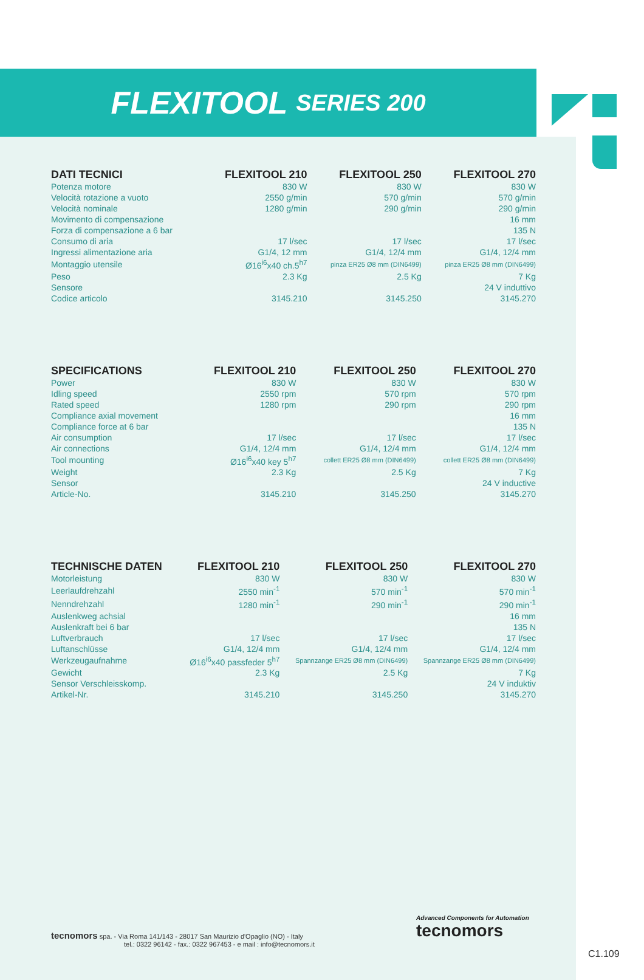FLEXITOOL SERIES 200
| DATI TECNICI | FLEXITOOL 210 | FLEXITOOL 250 | FLEXITOOL 270 |
| --- | --- | --- | --- |
| Potenza motore | 830 W | 830 W | 830 W |
| Velocità rotazione a vuoto | 2550 g/min | 570 g/min | 570 g/min |
| Velocità nominale | 1280 g/min | 290 g/min | 290 g/min |
| Movimento di compensazione | | | 16 mm |
| Forza di compensazione a 6 bar | | | 135 N |
| Consumo di aria | 17 l/sec | 17 l/sec | 17 l/sec |
| Ingressi alimentazione aria | G1/4, 12 mm | G1/4, 12/4 mm | G1/4, 12/4 mm |
| Montaggio utensile | Ø16<sup>i6</sup>x40 ch.5<sup>h7</sup> | pinza ER25 Ø8 mm (DIN6499) | pinza ER25 Ø8 mm (DIN6499) |
| Peso | 2.3 Kg | 2.5 Kg | 7 Kg |
| Sensore | | | 24 V induttivo |
| Codice articolo | 3145.210 | 3145.250 | 3145.270 |
| SPECIFICATIONS | FLEXITOOL 210 | FLEXITOOL 250 | FLEXITOOL 270 |
| --- | --- | --- | --- |
| Power | 830 W | 830 W | 830 W |
| Idling speed | 2550 rpm | 570 rpm | 570 rpm |
| Rated speed | 1280 rpm | 290 rpm | 290 rpm |
| Compliance axial movement | | | 16 mm |
| Compliance force at 6 bar | | | 135 N |
| Air consumption | 17 l/sec | 17 l/sec | 17 l/sec |
| Air connections | G1/4, 12/4 mm | G1/4, 12/4 mm | G1/4, 12/4 mm |
| Tool mounting | Ø16<sup>i6</sup>x40 key 5<sup>h7</sup> | collett ER25 Ø8 mm (DIN6499) | collett ER25 Ø8 mm (DIN6499) |
| Weight | 2.3 Kg | 2.5 Kg | 7 Kg |
| Sensor | | | 24 V inductive |
| Article-No. | 3145.210 | 3145.250 | 3145.270 |
| TECHNISCHE DATEN | FLEXITOOL 210 | FLEXITOOL 250 | FLEXITOOL 270 |
| --- | --- | --- | --- |
| Motorleistung | 830 W | 830 W | 830 W |
| Leerlaufdrehzahl | 2550 min<sup>-1</sup> | 570 min<sup>-1</sup> | 570 min<sup>-1</sup> |
| Nenndrehzahl | 1280 min<sup>-1</sup> | 290 min<sup>-1</sup> | 290 min<sup>-1</sup> |
| Auslenkweg achsial | | | 16 mm |
| Auslenkraft bei 6 bar | | | 135 N |
| Luftverbrauch | 17 l/sec | 17 l/sec | 17 l/sec |
| Luftanschlüsse | G1/4, 12/4 mm | G1/4, 12/4 mm | G1/4, 12/4 mm |
| Werkzeugaufnahme | Ø16<sup>i6</sup>x40 passfeder 5<sup>h7</sup> | Spannzange ER25 Ø8 mm (DIN6499) | Spannzange ER25 Ø8 mm (DIN6499) |
| Gewicht | 2.3 Kg | 2.5 Kg | 7 Kg |
| Sensor Verschleisskomp. | | | 24 V induktiv |
| Artikel-Nr. | 3145.210 | 3145.250 | 3145.270 |
tecnomors spa. - Via Roma 141/143 - 28017 San Maurizio d'Opaglio (NO) - Italy
tel.: 0322 96142 - fax.: 0322 967453 - e mail : info@tecnomors.it
Advanced Components for Automation
tecnomors
C1.109